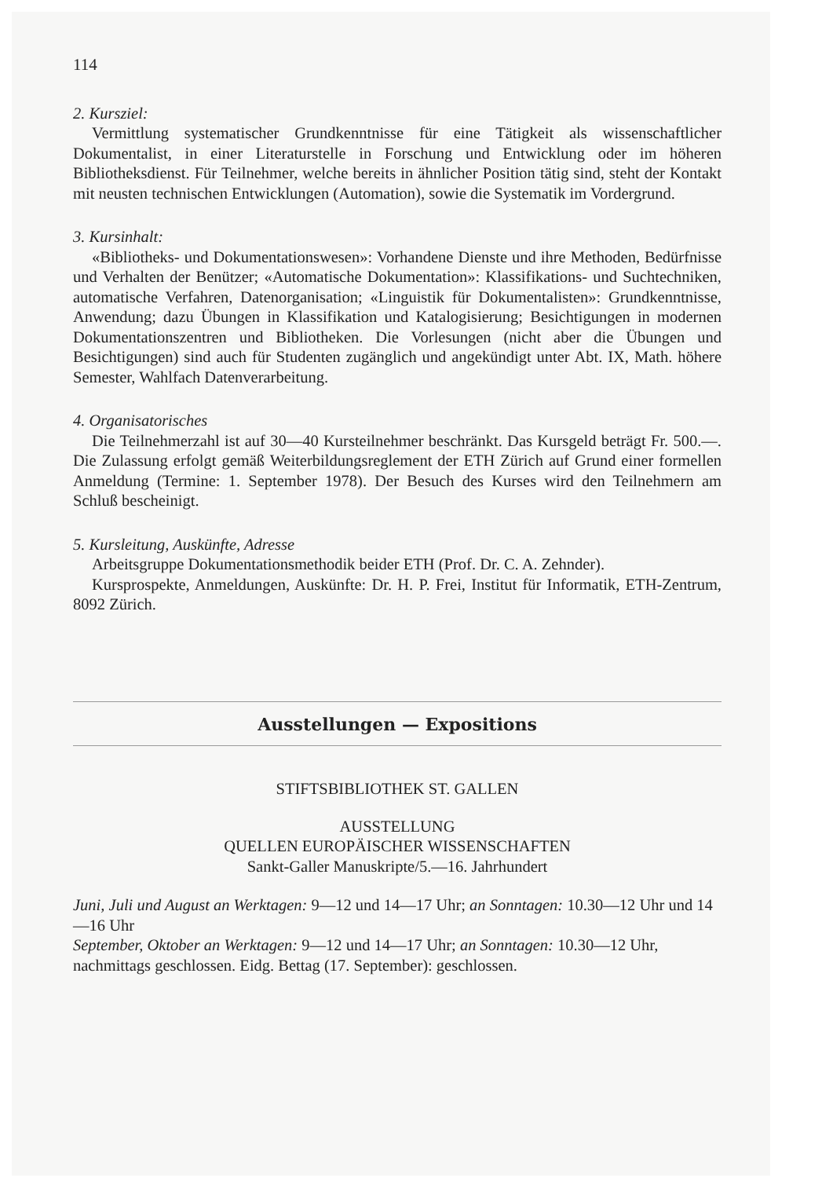114
2. Kursziel:
Vermittlung systematischer Grundkenntnisse für eine Tätigkeit als wissenschaftlicher Dokumentalist, in einer Literaturstelle in Forschung und Entwicklung oder im höheren Bibliotheksdienst. Für Teilnehmer, welche bereits in ähnlicher Position tätig sind, steht der Kontakt mit neusten technischen Entwicklungen (Automation), sowie die Systematik im Vordergrund.
3. Kursinhalt:
«Bibliotheks- und Dokumentationswesen»: Vorhandene Dienste und ihre Methoden, Bedürfnisse und Verhalten der Benützer; «Automatische Dokumentation»: Klassifikations- und Suchtechniken, automatische Verfahren, Datenorganisation; «Linguistik für Dokumentalisten»: Grundkenntnisse, Anwendung; dazu Übungen in Klassifikation und Katalogisierung; Besichtigungen in modernen Dokumentationszentren und Bibliotheken. Die Vorlesungen (nicht aber die Übungen und Besichtigungen) sind auch für Studenten zugänglich und angekündigt unter Abt. IX, Math. höhere Semester, Wahlfach Datenverarbeitung.
4. Organisatorisches
Die Teilnehmerzahl ist auf 30—40 Kursteilnehmer beschränkt. Das Kursgeld beträgt Fr. 500.—. Die Zulassung erfolgt gemäß Weiterbildungsreglement der ETH Zürich auf Grund einer formellen Anmeldung (Termine: 1. September 1978). Der Besuch des Kurses wird den Teilnehmern am Schluß bescheinigt.
5. Kursleitung, Auskünfte, Adresse
Arbeitsgruppe Dokumentationsmethodik beider ETH (Prof. Dr. C. A. Zehnder).
Kursprospekte, Anmeldungen, Auskünfte: Dr. H. P. Frei, Institut für Informatik, ETH-Zentrum, 8092 Zürich.
Ausstellungen — Expositions
STIFTSBIBLIOTHEK ST. GALLEN
AUSSTELLUNG
QUELLEN EUROPÄISCHER WISSENSCHAFTEN
Sankt-Galler Manuskripte/5.—16. Jahrhundert
Juni, Juli und August an Werktagen: 9—12 und 14—17 Uhr; an Sonntagen: 10.30—12 Uhr und 14—16 Uhr
September, Oktober an Werktagen: 9—12 und 14—17 Uhr; an Sonntagen: 10.30—12 Uhr, nachmittags geschlossen. Eidg. Bettag (17. September): geschlossen.